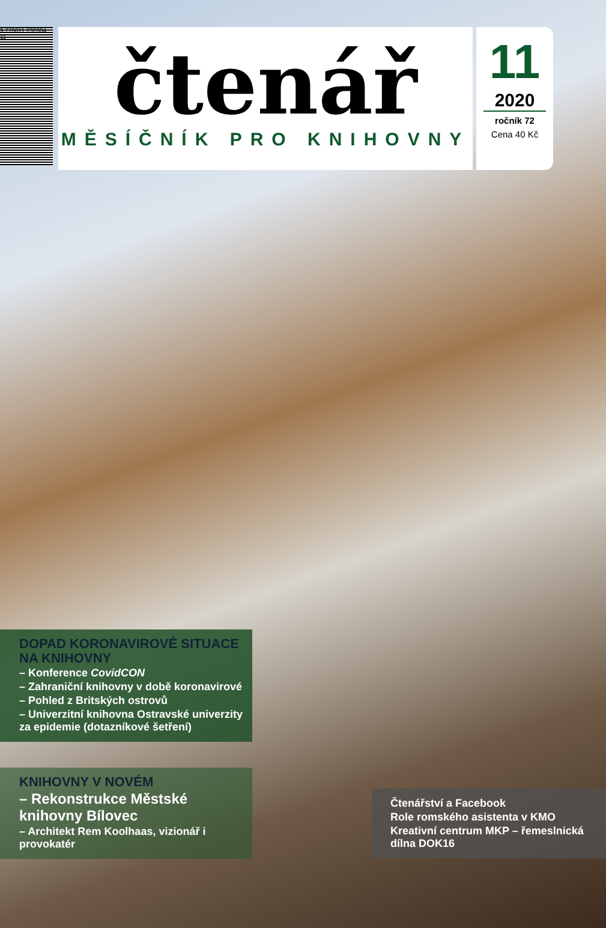9 770011 232004 11
čtenář
MĚSÍČNÍK PRO KNIHOVNY
11
2020
ročník 72
Cena 40 Kč
DOPAD KORONAVIROVÉ SITUACE NA KNIHOVNY
– Konference CovidCON
– Zahraniční knihovny v době koronavirové
– Pohled z Britských ostrovů
– Univerzitní knihovna Ostravské univerzity za epidemie (dotazníkové šetření)
KNIHOVNY V NOVÉM
– Rekonstrukce Městské knihovny Bílovec
– Architekt Rem Koolhaas, vizionář i provokatér
Čtenářství a Facebook
Role romského asistenta v KMO
Kreativní centrum MKP – řemeslnická dílna DOK16